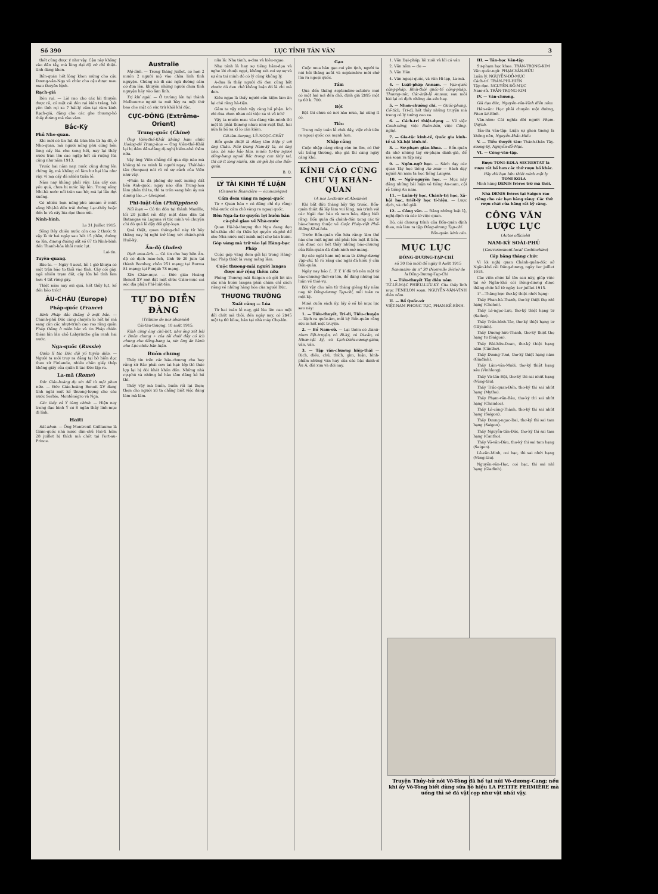Số 390 LỤC TỈNH TÂN VĂN 3
thết cũng được ý như vậy. Cậu này không vào dân tây, mà lòng đại độ cứ chỉ thiệt-tình đáng khen.
Bổn-quán hết lòng khen mừng cho cậu Dương-văn-Ngọ và chúc cho cậu được mau mau thuyên bịnh.
Rạch-giá
Đèn rọi. — Lời rao cho các lái thuyền được rõ, có một cái đèn rọi kiến trắng, bởi yên tĩnh rọi xa 7 hải-lý cắm tại vàm kinh Rạch-giá, đặng cho các ghe thương-hồ thấy đường mà vào vàm.
Bắc-Kỳ
Phủ Nho-quan.
Khi mới có tin lụt đã tràn lên từ hạ đê, ở Nho-quan, mà người nông phu cũng bền lòng cấy lúa cho xong hết, nay lại thấy nước tràn lên cao ngập hết cả ruộng lúa cũng như năm 1913.
Trước hai năm nay, nước cũng dưng lên chừng ấy, mà không có làm hư hại lúa như vậy, vì mạ cấy đã nhiều tuần lễ.
Năm nay không phải vậy: Lúa cấy còn yếu quá, chưa bị nước lấp lên. Trong sông Nhi-hà nước nổi tràn sao bờ, mà lại lấu dựt xuống.
Có nhiều bọn nông-phu annam ở miệt sông Nhị-hà đến trải đường Lạc-thủy hoặc đến lo và cấy lúa dọc theo núi.
Ninh-bình.
Le 31 Juillet 1915.
Sông Đáy chiều nước còn cao 2 thước 9, vậy là từ hai ngày sau hết 15 phân, đường xe lửa, đương đường sắt số 67 từ Ninh-bình đến Thanh-hóa khỏi nước lụt.
Lai-tin.
Tuyên-quang.
Bão to. — Ngày 4 aout, lối 1 giờ khuya có một trận bão to thổi vào tỉnh. Cây cối gãy, ngã nhiều trạm đất, cây lớn bề tỉnh làm hơn 4 tất rừng gãy.
Thiệt năm nay sui quá, hết thủy lụt, kế đến bão trốc!
ÂU-CHÂU (Europe)
Pháp-quốc (France)
Binh Pháp đắc thắng ở một bắc. — Chánh-phủ Đức căng chuyên lo hết kế mà sang cân cắc nhựt-trình cao rao rằng quân Pháp thắng ở miền bắc và tin Pháp chiến thêm lần lần chỗ Labyrinthe gần ranh hai nước.
Nga-quốc (Russie)
Quân lĩ tác Đức dội yỏ tuyên diện. — Người ta mới truy ra đăng tại bờ biển dọc theo xứ Finlande, nhiều chân giấy thép không giấy của quân lĩ-tác Đức lập ra.
La-mã (Rome)
Đức Giáo-hoàng dụ xin đổi tù một phen nữa. — Đức Giáo-hoàng Benoit XV đang tính ngãi một kế thương-lượng cho các nước Serbie, Montênégro và Nga.
Các thầy cả Ý tùng chinh. — Hiện nay trong đạo binh Ý có 8 ngàn thầy linh-mục đi lính.
Haiti
Sát-nhơn. — Ông Montreuil Guillaume là Giám-quốc nhà nước dân-chủ Hai-ti hôm 28 juillet bị thích mà chết tại Port-au-Prince.
Australie
Mộ-lính. — Trong tháng juillet, có hơn 2 muôn 2 người mộ vào chừa linh tình nguyện. Chúng nó đi các ngã đường cầm cờ đưa lên, khuyên những người chưa tình nguyện hãy vào làm lính.
Trị khí ngòi. — Ở trường lớn tại thành Melbourne người ta mới bày ra một thứ bao che mặt có sức trừ khỏi khí độc.
CỰC-ĐÔNG (Extrême-Orient)
Trung-quốc (Chine)
Ông Viên-thế-Khải không ham chức Hoàng-đế Trung-hoa — Ông Viên-thế-Khải lại bị dám dân-đảng dị-nghị biếm-nhẻ thêm nữa.
Vậy ông Viên chẳng để qua dịp nào mà không tỏ ra minh là người ngay. Thời-báo tâu (Senpao) nói rõ về sự cách của Viên như vầy.
«Phần ta đã phòng dự một miếng đất bên Anh-quốc; ngày nào dân Trung-hoa làm phản thì ta, thì ta trốn sang bên ấy mà dưỡng lão...» (Senpao).
Phi-luật-tân (Philippines)
Nổi loạn — Có tin đồn tại thành Manille, lối 20 juillet rồi đây, một đám dân tại Batangas và Laguna vì tức minh về chuyện chi đó quá lẽ dậy đổi gây-loạn.
Quả thiệt, quan thống-chế này từ bấy thăng nay bị nghi trở lòng với chánh-phủ Huê-kỳ.
Ấn-độ (Indes)
Dịch mao-êch. — Có tin cho hay bên Ấn-độ có dịch mao-êch, tính từ 20 juin tại thành Bombay, chôn 251 mạng; tại Burma 81 mạng; tại Punjab 78 mạng.
Tân Giám-mục. — Đức giáo Hoàng Benoit XV mới đặt một chức Giám-mục coi sóc địa phận Phi-luật-tân.
TỰ DO DIỄN ĐÀNG
(Tribune de nos abonnés)
Cái-tàu-thượng, 10 août 1915.
Kính cùng ông chủ-bút, như ông xét bài « Buôn chung » của tôi dưới đây có ích chung cho đồng-bang ta, xin ông ấn hành cho Lục-châu bàn luận.
Buôn chung
Thấy tin trên các báo-chương cho hay rằng xứ Bắc phải cơn tai hại: lớp thì thác lợp lại bị đói khát khốn đốn. Những nhà cự-phú và những kẻ hảo tâm đăng kẻ bố thí.
Thấy vậy mà buồn, buồn rồi lại thẹn; thẹn cho người xứ ta chẳng biết việc đáng làm mà làm.
nữa là: Nhẹ tánh, a-dua và kiêu-ngạo.
Nhẹ tánh là hay sợ tiếng hăm-dọa và nghe lời chuột ngọt, không xét coi sự sợ và sự êm tai minh đó có lý cùng không lý.
A-dua là thấy người đó đen cũng bắt chước đó đen chớ không luận đó là chi mà đen.
Kiêu ngạo là thấy người cần kiệm làm ăn lại chê rằng hà-tiện.
Gẫm ta vậy mình vậy càng hổ phận. Ích chi đua chen nhau cái việc xa vi vô ích?
Vậy ta muốn mau vào đàng văn-minh thì một là phải thương nhau như ruột thịt, hai nữa là bỏ xa xỉ lo cần kiệm.
Cái-tàu-thượng, LÊ-NGỌC-CHẤT
Bổn quán thiệt là đồng tâm hiệp ý với ông Châu. Nếu trong Nam-kỳ ta, có ông nào, bà nào hảo tâm, muốn tư-trợ người đồng-bang ngoài Bắc trong cơn thủy tai, thì cứ ít lòng nhiều, xin cứ gởi lại cho Bổn-quán.
B. Q.
LÝ TÀI KINH TẾ LUẬN
(Causerie financière — économique)
Cấm đem vàng ra ngoại-quốc
Tờ « Quan báo » có đăng chỉ dụ rằng: Nhà-nước cấm chở vàng ra ngoại quốc.
Bên Nga-la-tư quyền lợi buôn bán cà-phê giao về Nhà-nước
Quan Hộ-bộ-thượng thơ Nga đang dọn bổn-thảo chỉ dụ thâu lợi quyền cà-phê để cho Nhà nước một mình một chợ bán buôn.
Góp vàng mà trữ vào lại Hàng-bạc Pháp
Cuộc góp vàng đem gởi lại trong Hàng-bạc Pháp thiệt là vang mắng lắm.
Cuộc thương-mãi người langsa được mở rộng thêm nữa
Phòng Thương-mãi Saigon có gởi lời xin các nhà buôn langsa phải chăm chỉ cách riêng về những hàng hóa của người Đức.
THƯƠNG TRƯỜNG
Xuất cảng — Lúa
Từ hai tuần lễ nay, giá lúa lên cao một đôi chút mà thôi, đến ngày nay, có 2$45 một tạ 60 kilos, bán tại nhà máy Chợ-lớn.
Gạo
Cuộc mua bán gạo coi yên tịnh, người ta nói hồi tháng août và septembre mới chở lúa ra ngoại quốc.
Tấm
Qua đến tháng septembre-octobre mới có một hai nơi đến chở, định giá 2$95 một tạ 60 k. 700.
Bột
Bột thì chưa có nơi nào mua, lại cũng ít có.
Tiêu
Trong mấy tuần lễ chót đây, việc chở tiêu ra ngoại quốc coi mạnh hơn.
Nhập cảng
Cuộc nhập cảng cũng còn im lìm, có thứ vải trắng thường, nhẹ giá thì càng ngày càng khó.
KÍNH CÁO CÙNG CHƯ VỊ KHÁN-QUAN
(A nos Lecteurs et Abonnés)
Khi bắt đầu tháng bảy tây trước, Bổn-quán thiệt đã lấy làm vui lòng, mà trình với các Ngài đọc báo và xem báo, đặng biết rằng: Bổn quán đã chánh-đốn xong các tờ báo-chương thuộc về Cuộc Pháp-việt Phổ-thông Khai-hóa.
Trước Bổn-quán vẫn hứa rằng: làm thế nào cho một người chỉ phải tốn một ít tiền, mà được coi hết thảy những báo-chương của Bổn-quán đã định-ninh mở-mang.
Sự các ngài ham mộ mua tờ Đông-dương Tạp-chí, tỏ rõ rằng các ngài đã hiểu ý của Bổn-quán.
Ngày nay báo L. T. T. V. đã trở nên một tờ báo-chương-thời-sự lớn, để đăng những bài luận về thời-vụ.
Bởi vậy cho nên từ tháng giêng tây năm nay, tờ Đông-dương Tạp-chí, mỗi tuần ra một kỳ.
Mười cuốn sách ấy, lấy ở sổ kê mục lục sau này:
1. — Tiểu-thuyết, Trí-di, Tiểu-chuyện — Dịch ra quốc-âm, mỗi kỳ Bổn-quán rằng sức in hết một truyện.
2. — Bổ Nam-sử. — Lại thêm có Danh-nhơn liệt-truyện, có Bi-ký, có Di-cảo, có Nhơn-vật ký, có Lịch-triều-cương-giám, văn, văn.
3. — Tập văn-chương hiệp-thái — Dịch, điếu, chú, thích, gìm, luận, bình-phẩm những văn hay của các bậc danh-sĩ Âu Á, đời xưa và đời nay.
1. Văn Đại-pháp, lối xuôi và lối có vần
2. Văn nôm — do —
3. Văn Hán
4. Văn ngoại-quốc, và văn Hi-lạp, La-mã.
4. — Luật-pháp Annam. — Vạn-quốc công-pháp, Bình-thời quốc-tế công-pháp, Thương-ước, Các-luật-lệ Annam, sau mỗi bài lại có dịch những Án-văn hay.
5. — Nhơn-chưởng chí. — Quốc-phong, Cổ-tích, Trí-di, hết thảy những truyện mà trong có lý tưởng cao xa.
6. — Cách-trí thiệt-dụng — Về việc Canh-nông, việc Buôn-bán, việc Công-nghệ.
7. — Gia-tộc kinh-tế, Quốc gia kinh-tế và Xã-hội kinh-tế.
8. — Sư-phạm giáo-khoa. — Bổn-quán đã nhờ những tay sư-phạm danh-giá, để mà soạn ra tập này.
9. — Ngôn-ngữ học. — Sách dạy các quan Tây học tiếng An nam — Sách dạy người An nam ta học tiếng Langsa.
10. — Ngữ-nguyên học. — Mục này đăng những bài luận về tiếng An-nam, cội rễ tiếng An nam.
11. — Luân-lý học, Chánh-trị học, Xã-hội học, triết-lý học tỉ-hiệu. — Lược dịch, và chú giải.
12. — Công văn. — Đăng những luật lệ, nghị-định và các tờ việc quan.
Đó, cái chương trình của Bổn-quán định theo, mà làm ra tập Đông-dương Tạp-chí.
Bổn-quán kính cáo.
MỤC LỤC
ĐÔNG-DƯƠNG-TẠP-CHÍ
số 30 (bộ mới) để ngày 8 Août 1915
Sommaire du n° 30 (Nouvelle Série) de la Đông-Dương-Tạp-Chí
I. — Tiểu-thuyết Tây diễn nôm
TỬ-LÊ-MẠC PHIÊU-LƯU-KÝ. Của thầy linh mục FÉNELON soạn. NGUYỄN-VĂN-VĨNH diễn nôm.
II. — Bổ Quốc-sử
VIỆT-NAM PHONG TỤC, PHAN-KẾ-BÍNH.
III. — Tân-học Văn-tập
Sư-phạm học khoa. TRẦN-TRỌNG-KIM
Văn quốc-ngữ. PHẠM-VĂN-HỮU
Luân lý. NGUYỄN-ĐỖ-MỤC
Cách-trí. TRẦN-PHI-HIẾN
Tập đọc. NGUYỄN-ĐỖ-MỤC
Nam-sử. TRẦN-TRỌNG-KIM
IV. — Văn-chương.
Giả đạo đức, Nguyễn-văn-Vĩnh diễn nôm.
Hán-văn: Học phải chuyên một đường, Phan kế-Bính.
Văn-nôm: Cái nghĩa đời người Phạm-Quỳnh.
Tản-Đà văn-tập: Luận sự ghen tương là không nên, Nguyễn-khắc-Hiếu
V. — Tiểu thuyết tàu: Thánh-thán Tây-sương-ký, Nguyễn-đỗ-Mục.
VI. — Công-văn-tập.
Rượu TONI-KOLA SECRESTAT là rượu rất bổ hơn các thứ rượu bổ khác.
Hãy đòi bạn hữu thiết mình một ly
TONI KOLA
Mình hãng DENIS frères trữ mà thôi.
Nhà DENIS frères tại Saigon rao riêng cho các bạn hàng rằng: Các thứ rượu chát của hãng rất kỹ càng.
CÔNG VĂN LƯỢC LỤC
(Actes officiels)
NAM-KỲ SOÁI-PHỦ
(Gouvernement local Cochinchine)
Cấp bằng thăng chức
Vì lời nghị quan Chánh-quản-đốc sở Ngân-khố cõi Đông-dương, ngày 1er juillet 1915.
Các viên chức kể tên sau này, giúp việc tại sở Ngân-khố cõi Đông-dương được thăng chức kể từ ngày 1er juillet 1915.
1°—Thăng bực thơ-ký thiệt nhứt hạng:
Thầy Phan-hà-Thanh, thơ-ký thiệt thọ nhì hạng (Cholon).
Thầy Lê-ngọc-Lựu, thơ-ký thiệt hạng tư (Sadec).
Thầy Trần-bình-Tác, thơ-ký thiệt hạng tư (Tâyninh).
Thầy Dương-hữu-Thanh, thơ-ký thiệt thọ hạng tư (Saigon).
Thầy Bùi-hữu-Doan, thơ-ký thiệt hạng năm (Cầnthơ).
Thầy Dương-Tươi, thơ-ký thiệt hạng năm (Giađinh).
Thầy Lâm-văn-Mười, thơ-ký thiệt hạng sáu (Vinhlong).
Thầy Võ-tấn-Hội, thơ-ký thi sai nhứt hạng (Vũng-tàu).
Thầy Trắc-quan-Đến, thơ-ký thi sai nhứt hạng (Mytho).
Thầy Phạm-văn-Báu, thơ-ký thi sai nhứt hạng (Chaudoc).
Thầy Lê-công-Thành, thơ-ký thi sai nhứt hạng (Saigon).
Thầy Dương-ngọc-Dai, thơ-ký thi sai tam hạng (Saigon).
Thầy Nguyễn-tấn-Đức, thơ-ký thi sai tam hạng (Cantho).
Thầy Võ-văn-Đàu, thơ-ký thi sai tam hạng (Saigon).
Lê-văn-Minh, coi bạc, thi sai nhứt hạng (Vũng-tàu).
Nguyễn-văn-Học, coi bạc, thi sai nhì hạng (Giađinh).
Truyện Thủy-hử nói Võ-Tòng đã hổ tại núi Võ-dương-Cang; nếu khi ấy Võ-Tòng biết dùng sữa bò hiệu LA PETITE FERMIÈRE mà uống thì sẽ đá vật cọp như vật nhái vậy.